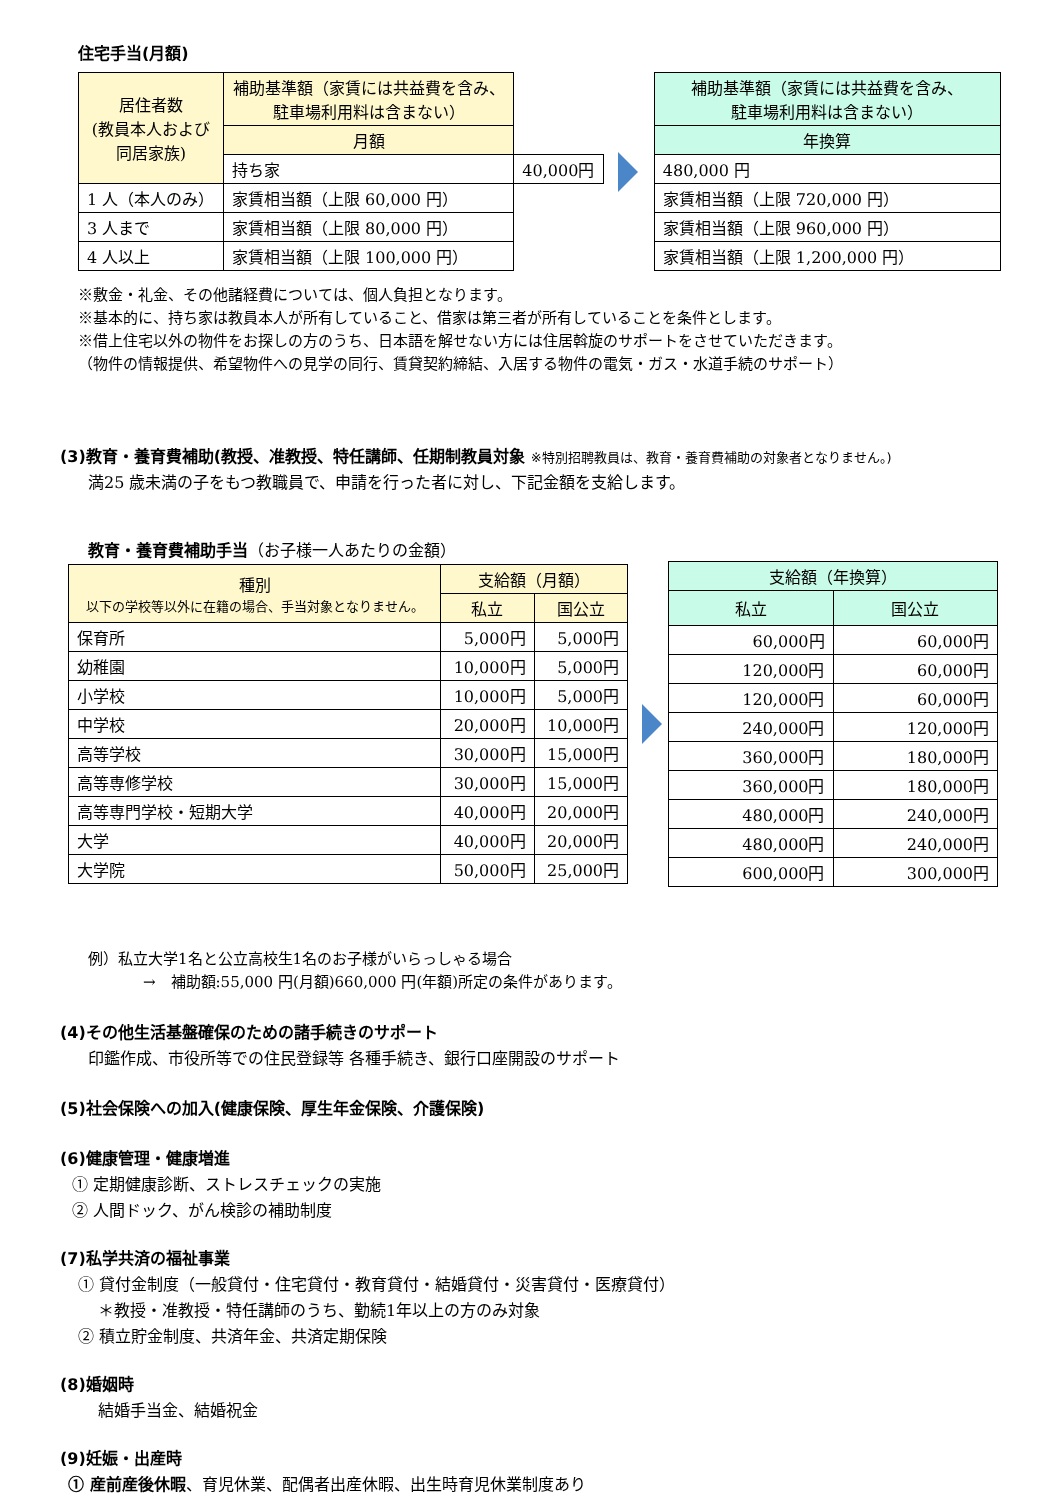住宅手当(月額)
| 居住者数 (教員本人および 同居家族) | 補助基準額（家賃には共益費を含み、 駐車場利用料は含まない） | |
| --- | --- | --- |
| | 月額 | |
| | 持ち家 | 40,000円 |
| 1 人（本人のみ） | 家賃相当額（上限 60,000 円） | |
| 3 人まで | 家賃相当額（上限 80,000 円） | |
| 4 人以上 | 家賃相当額（上限 100,000 円） | |
| 補助基準額（家賃には共益費を含み、 駐車場利用料は含まない） |
| --- |
| 年換算 |
| 480,000 円 |
| 家賃相当額（上限 720,000 円） |
| 家賃相当額（上限 960,000 円） |
| 家賃相当額（上限 1,200,000 円） |
※敷金・礼金、その他諸経費については、個人負担となります。
※基本的に、持ち家は教員本人が所有していること、借家は第三者が所有していることを条件とします。
※借上住宅以外の物件をお探しの方のうち、日本語を解せない方には住居斡旋のサポートをさせていただきます。
（物件の情報提供、希望物件への見学の同行、賃貸契約締結、入居する物件の電気・ガス・水道手続のサポート）
(3)教育・養育費補助(教授、准教授、特任講師、任期制教員対象 ※特別招聘教員は、教育・養育費補助の対象者となりません。)
満25 歳未満の子をもつ教職員で、申請を行った者に対し、下記金額を支給します。
教育・養育費補助手当（お子様一人あたりの金額）
| 種別 以下の学校等以外に在籍の場合、手当対象となりません。 | 支給額（月額） | |
| --- | --- | --- |
| | 私立 | 国公立 |
| 保育所 | 5,000円 | 5,000円 |
| 幼稚園 | 10,000円 | 5,000円 |
| 小学校 | 10,000円 | 5,000円 |
| 中学校 | 20,000円 | 10,000円 |
| 高等学校 | 30,000円 | 15,000円 |
| 高等専修学校 | 30,000円 | 15,000円 |
| 高等専門学校・短期大学 | 40,000円 | 20,000円 |
| 大学 | 40,000円 | 20,000円 |
| 大学院 | 50,000円 | 25,000円 |
| 支給額（年換算） | |
| --- | --- |
| 私立 | 国公立 |
| 60,000円 | 60,000円 |
| 120,000円 | 60,000円 |
| 120,000円 | 60,000円 |
| 240,000円 | 120,000円 |
| 360,000円 | 180,000円 |
| 360,000円 | 180,000円 |
| 480,000円 | 240,000円 |
| 480,000円 | 240,000円 |
| 600,000円 | 300,000円 |
例）私立大学1名と公立高校生1名のお子様がいらっしゃる場合
→　補助額:55,000 円(月額)660,000 円(年額)所定の条件があります。
(4)その他生活基盤確保のための諸手続きのサポート
印鑑作成、市役所等での住民登録等 各種手続き、銀行口座開設のサポート
(5)社会保険への加入(健康保険、厚生年金保険、介護保険)
(6)健康管理・健康増進
① 定期健康診断、ストレスチェックの実施
② 人間ドック、がん検診の補助制度
(7)私学共済の福祉事業
① 貸付金制度（一般貸付・住宅貸付・教育貸付・結婚貸付・災害貸付・医療貸付）
＊教授・准教授・特任講師のうち、勤続1年以上の方のみ対象
② 積立貯金制度、共済年金、共済定期保険
(8)婚姻時
結婚手当金、結婚祝金
(9)妊娠・出産時
① 産前産後休暇、育児休業、配偶者出産休暇、出生時育児休業制度あり